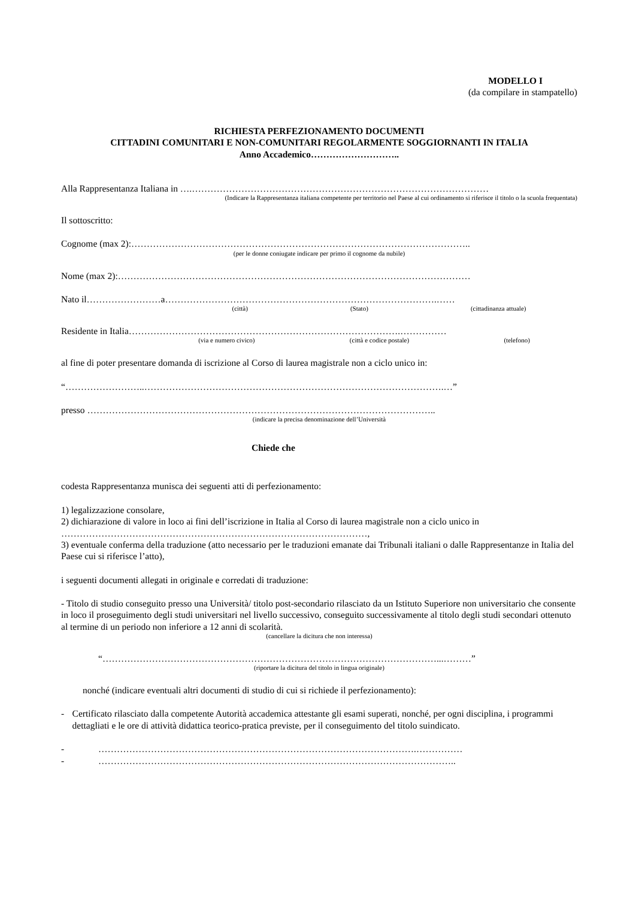MODELLO I
(da compilare in stampatello)
RICHIESTA PERFEZIONAMENTO DOCUMENTI
CITTADINI COMUNITARI E NON-COMUNITARI REGOLARMENTE SOGGIORNANTI IN ITALIA
Anno Accademico………………………..
Alla Rappresentanza Italiana in ….……………………………………………………………………………………
(Indicare la Rappresentanza italiana competente per territorio nel Paese al cui ordinamento si riferisce il titolo o la scuola frequentata)
Il sottoscritto:
Cognome (max 2):………………………………………………………………………………………………..
(per le donne coniugate indicare per primo il cognome da nubile)
Nome (max 2):……………………………………………………………………………………………………
Nato il……………………a…………………………………………………………………………….……
(città) (Stato) (cittadinanza attuale)
Residente in Italia…………………………………………………………………………….……………
(via e numero civico) (città e codice postale) (telefono)
al fine di poter presentare domanda di iscrizione al Corso di laurea magistrale non a ciclo unico in:
“……………………..…………………………………………………………………………………….…”
presso …………………………………………………………………………………………………..
(indicare la precisa denominazione dell’Università
Chiede che
codesta Rappresentanza munisca dei seguenti atti di perfezionamento:
1) legalizzazione consolare,
2) dichiarazione di valore in loco ai fini dell’iscrizione in Italia al Corso di laurea magistrale non a ciclo unico in
………………………………………………………………………………………,
3) eventuale conferma della traduzione (atto necessario per le traduzioni emanate dai Tribunali italiani o dalle Rappresentanze in Italia del Paese cui si riferisce l’atto),
i seguenti documenti allegati in originale e corredati di traduzione:
- Titolo di studio conseguito presso una Università/ titolo post-secondario rilasciato da un Istituto Superiore non universitario che consente in loco il proseguimento degli studi universitari nel livello successivo, conseguito successivamente al titolo degli studi secondari ottenuto al termine di un periodo non inferiore a 12 anni di scolarità.
(cancellare la dicitura che non interessa)
“………………………………………………………………………………………………...………”
(riportare la dicitura del titolo in lingua originale)
nonché (indicare eventuali altri documenti di studio di cui si richiede il perfezionamento):
- Certificato rilasciato dalla competente Autorità accademica attestante gli esami superati, nonché, per ogni disciplina, i programmi dettagliati e le ore di attività didattica teorico-pratica previste, per il conseguimento del titolo suindicato.
- ………………………………………………………………………………………….……………
- ……………………………………………………………………………………………………..